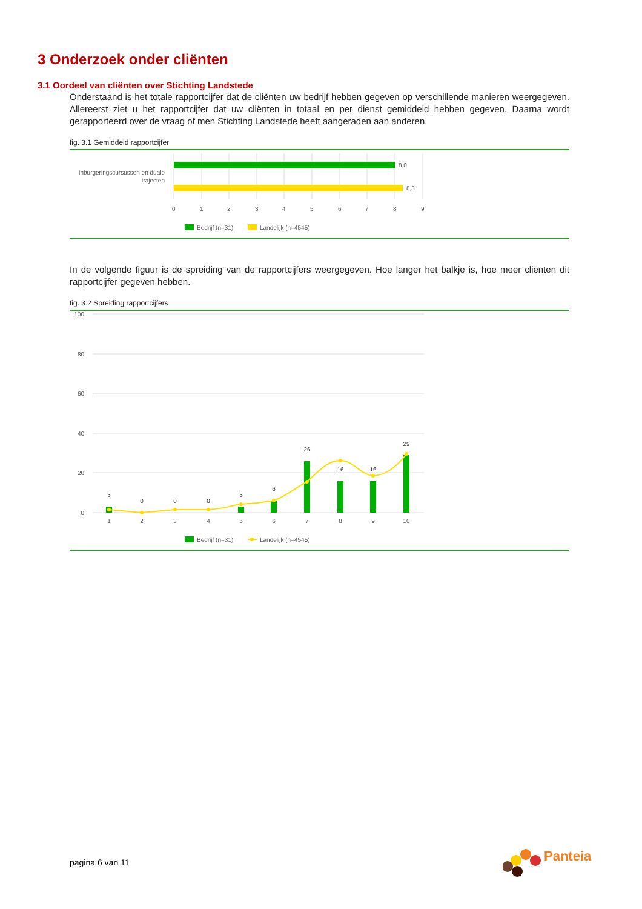3 Onderzoek onder cliënten
3.1 Oordeel van cliënten over Stichting Landstede
Onderstaand is het totale rapportcijfer dat de cliënten uw bedrijf hebben gegeven op verschillende manieren weergegeven. Allereerst ziet u het rapportcijfer dat uw cliënten in totaal en per dienst gemiddeld hebben gegeven. Daarna wordt gerapporteerd over de vraag of men Stichting Landstede heeft aangeraden aan anderen.
fig. 3.1 Gemiddeld rapportcijfer
8,0
8,3
Inburgeringscursussen en duale
trajecten
0
1
2
3
4
5
6
7
8
9
Bedrijf (n=31)
Landelijk (n=4545)
In de volgende figuur is de spreiding van de rapportcijfers weergegeven. Hoe langer het balkje is, hoe meer cliënten dit rapportcijfer gegeven hebben.
fig. 3.2 Spreiding rapportcijfers
100
80
60
40
20
0
3
0
0
0
3
6
26
16
16
29
1
2
3
4
5
6
7
8
9
10
Bedrijf (n=31)
Landelijk (n=4545)
pagina 6 van 11
Panteia